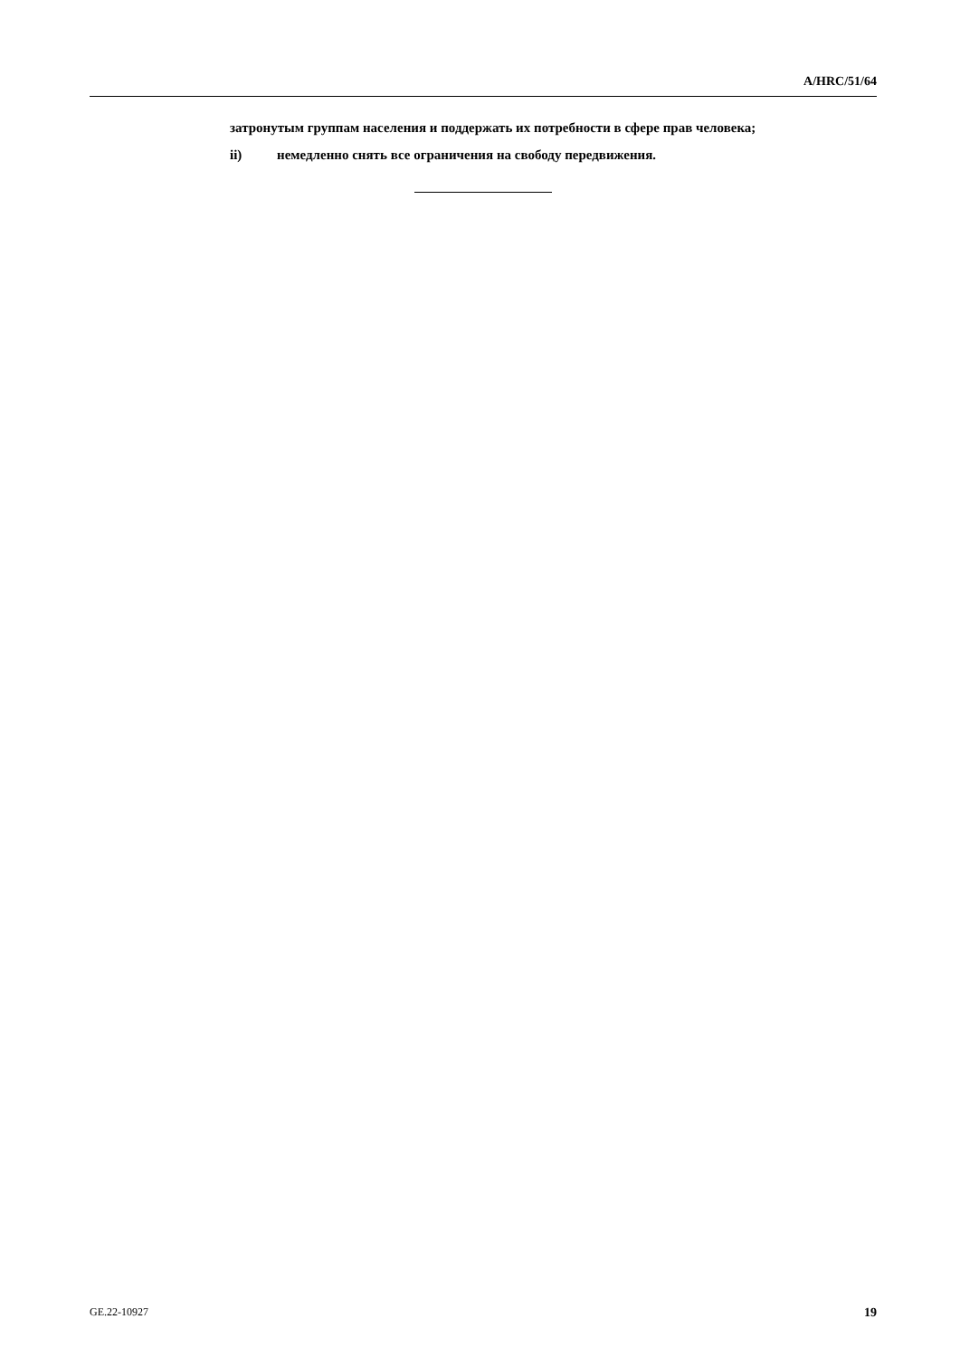A/HRC/51/64
затронутым группам населения и поддержать их потребности в сфере прав человека;
ii) немедленно снять все ограничения на свободу передвижения.
GE.22-10927 19